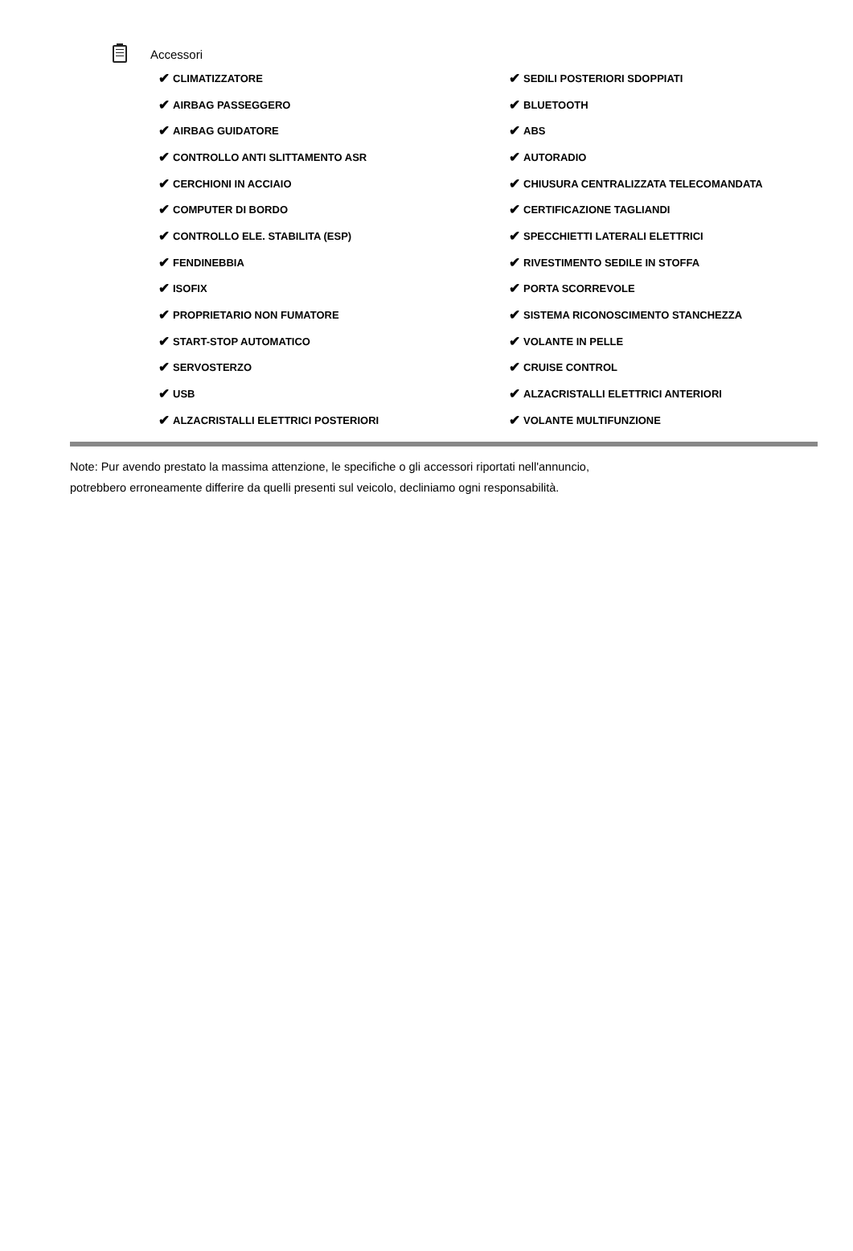Accessori
✔ CLIMATIZZATORE
✔ AIRBAG PASSEGGERO
✔ AIRBAG GUIDATORE
✔ CONTROLLO ANTI SLITTAMENTO ASR
✔ CERCHIONI IN ACCIAIO
✔ COMPUTER DI BORDO
✔ CONTROLLO ELE. STABILITA (ESP)
✔ FENDINEBBIA
✔ ISOFIX
✔ PROPRIETARIO NON FUMATORE
✔ START-STOP AUTOMATICO
✔ SERVOSTERZO
✔ USB
✔ ALZACRISTALLI ELETTRICI POSTERIORI
✔ SEDILI POSTERIORI SDOPPIATI
✔ BLUETOOTH
✔ ABS
✔ AUTORADIO
✔ CHIUSURA CENTRALIZZATA TELECOMANDATA
✔ CERTIFICAZIONE TAGLIANDI
✔ SPECCHIETTI LATERALI ELETTRICI
✔ RIVESTIMENTO SEDILE IN STOFFA
✔ PORTA SCORREVOLE
✔ SISTEMA RICONOSCIMENTO STANCHEZZA
✔ VOLANTE IN PELLE
✔ CRUISE CONTROL
✔ ALZACRISTALLI ELETTRICI ANTERIORI
✔ VOLANTE MULTIFUNZIONE
Note: Pur avendo prestato la massima attenzione, le specifiche o gli accessori riportati nell'annuncio,
potrebbero erroneamente differire da quelli presenti sul veicolo, decliniamo ogni responsabilità.